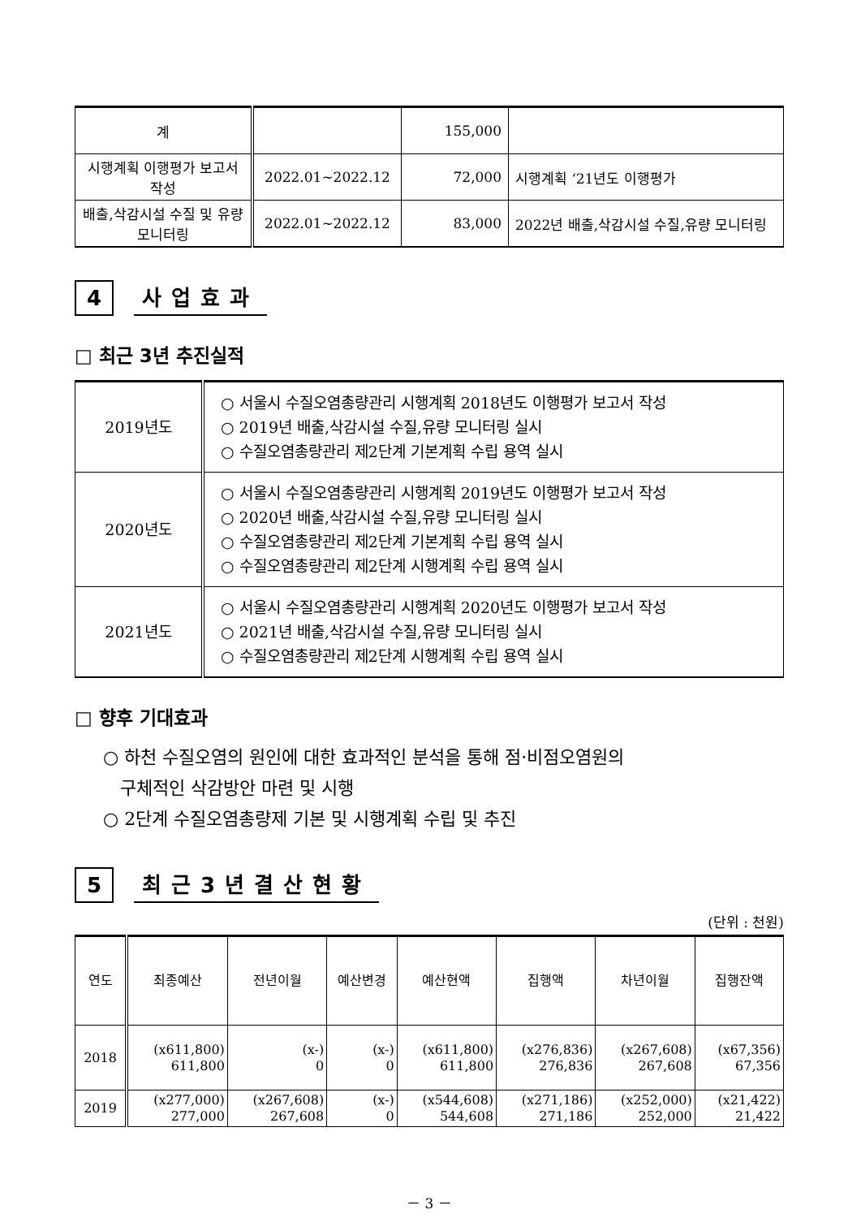| 계 | | 155,000 | |
| 시행계획 이행평가 보고서 작성 | 2022.01~2022.12 | 72,000 | 시행계획 ‘21년도 이행평가 |
| 배출,삭감시설 수질 및 유량 모니터링 | 2022.01~2022.12 | 83,000 | 2022년 배출,삭감시설 수질,유량 모니터링 |
4
사업효과
□ 최근 3년 추진실적
| 2019년도 | ○ 서울시 수질오염총량관리 시행계획 2018년도 이행평가 보고서 작성 ○ 2019년 배출,삭감시설 수질,유량 모니터링 실시 ○ 수질오염총량관리 제2단계 기본계획 수립 용역 실시 |
| 2020년도 | ○ 서울시 수질오염총량관리 시행계획 2019년도 이행평가 보고서 작성 ○ 2020년 배출,삭감시설 수질,유량 모니터링 실시 ○ 수질오염총량관리 제2단계 기본계획 수립 용역 실시 ○ 수질오염총량관리 제2단계 시행계획 수립 용역 실시 |
| 2021년도 | ○ 서울시 수질오염총량관리 시행계획 2020년도 이행평가 보고서 작성 ○ 2021년 배출,삭감시설 수질,유량 모니터링 실시 ○ 수질오염총량관리 제2단계 시행계획 수립 용역 실시 |
□ 향후 기대효과
○ 하천 수질오염의 원인에 대한 효과적인 분석을 통해 점·비점오염원의
구체적인 삭감방안 마련 및 시행
○ 2단계 수질오염총량제 기본 및 시행계획 수립 및 추진
5
최근3년결산현황
(단위 : 천원)
| 연도 | 최종예산 | 전년이월 | 예산변경 | 예산현액 | 집행액 | 차년이월 | 집행잔액 |
| 2018 | (x611,800) 611,800 | (x-) 0 | (x-) 0 | (x611,800) 611,800 | (x276,836) 276,836 | (x267,608) 267,608 | (x67,356) 67,356 |
| 2019 | (x277,000) 277,000 | (x267,608) 267,608 | (x-) 0 | (x544,608) 544,608 | (x271,186) 271,186 | (x252,000) 252,000 | (x21,422) 21,422 |
－ 3 －